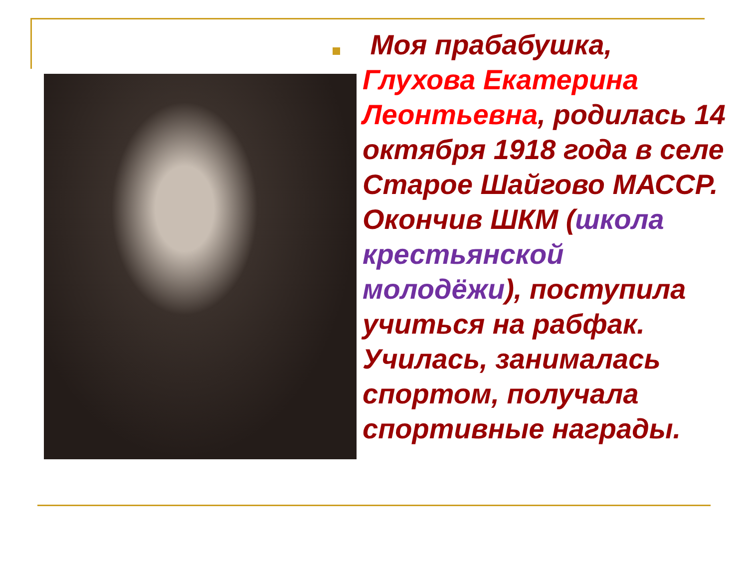Моя прабабушка, Глухова Екатерина Леонтьевна, родилась 14 октября 1918 года в селе Старое Шайгово МАССР. Окончив ШКМ (школа крестьянской молодёжи), поступила учиться на рабфак. Училась, занималась спортом, получала спортивные награды.